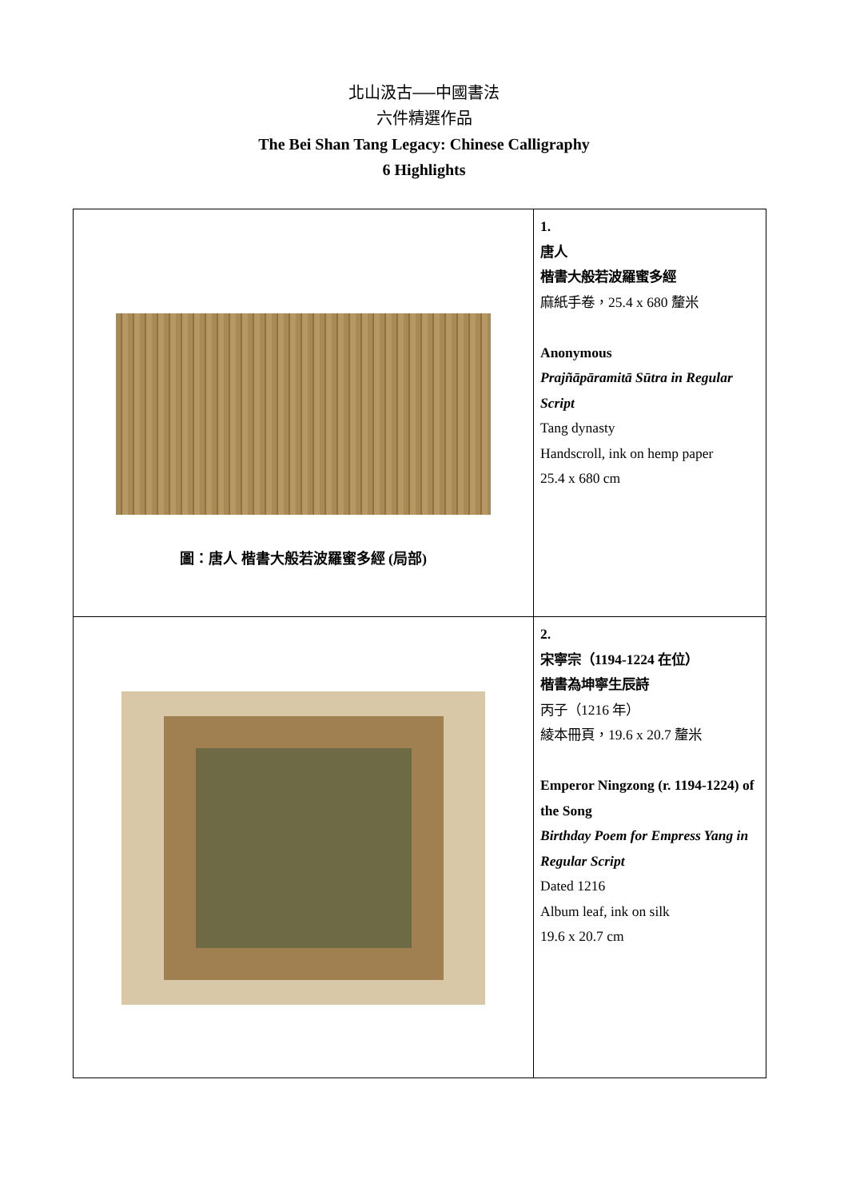北山汲古──中國書法
六件精選作品
The Bei Shan Tang Legacy: Chinese Calligraphy
6 Highlights
| 圖：唐人 楷書大般若波羅蜜多經 (局部) | 1. 唐人 楷書大般若波羅蜜多經 麻紙手卷，25.4 x 680 釐米 Anonymous Prajñāpāramitā Sūtra in Regular Script Tang dynasty Handscroll, ink on hemp paper 25.4 x 680 cm |
| | 2. 宋寧宗（1194-1224 在位） 楷書為坤寧生辰詩 丙子（1216 年） 綾本冊頁，19.6 x 20.7 釐米 Emperor Ningzong (r. 1194-1224) of the Song Birthday Poem for Empress Yang in Regular Script Dated 1216 Album leaf, ink on silk 19.6 x 20.7 cm |